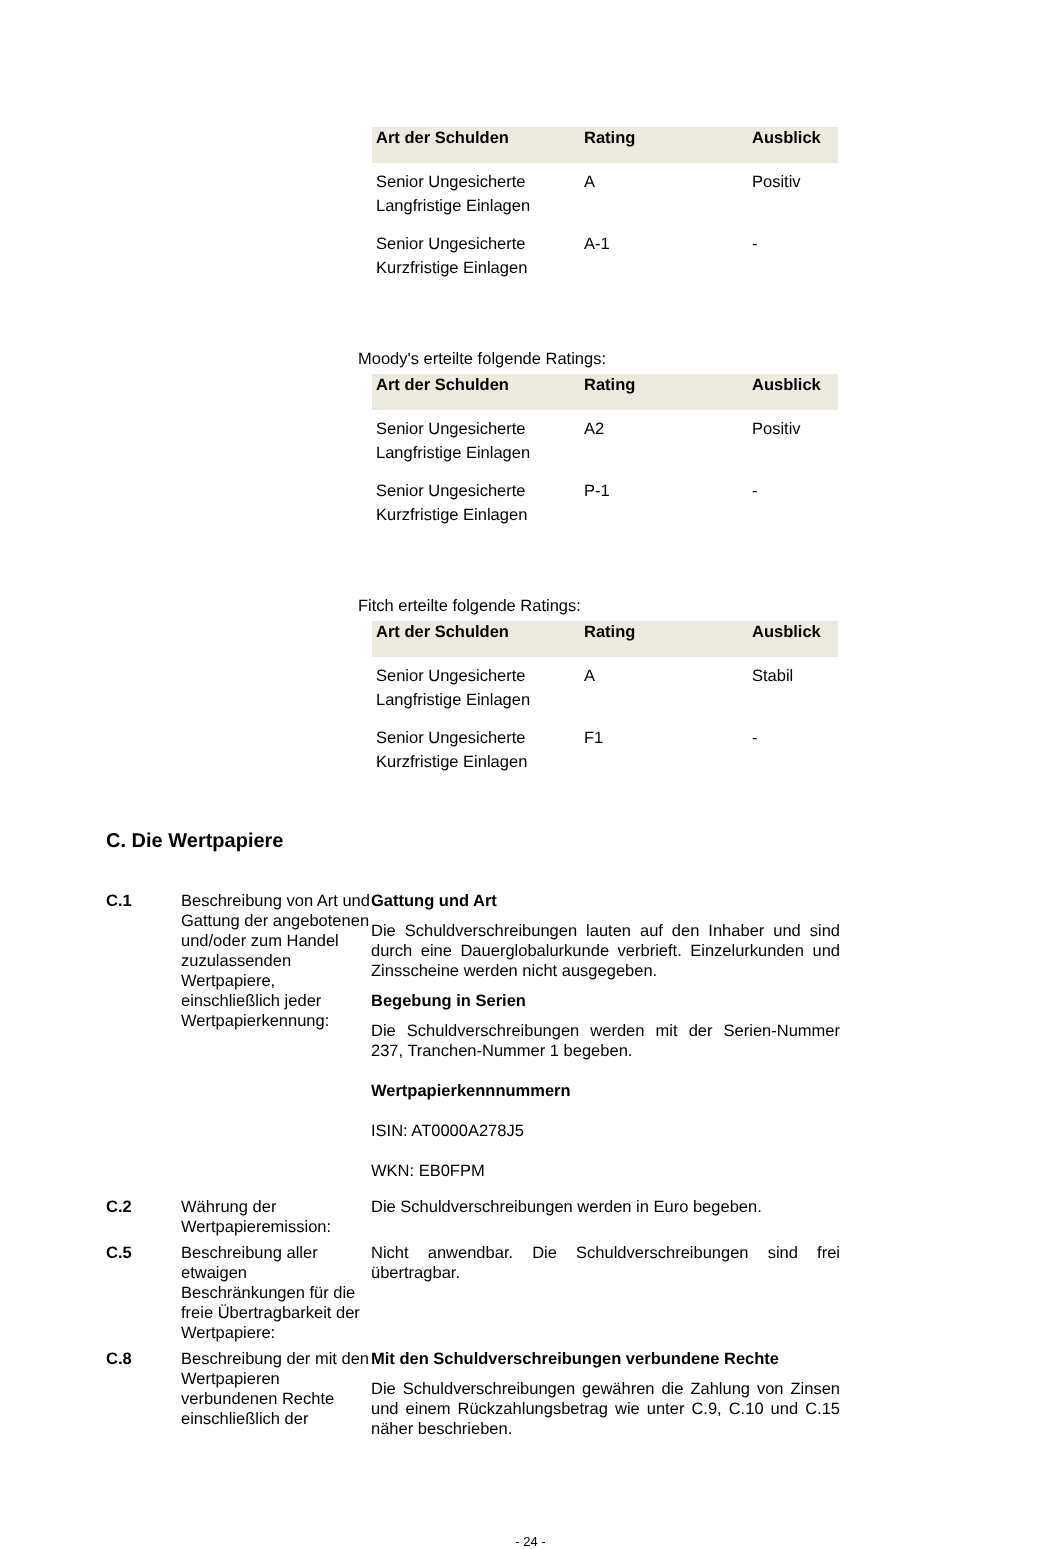| Art der Schulden | Rating | Ausblick |
| --- | --- | --- |
| Senior Ungesicherte Langfristige Einlagen | A | Positiv |
| Senior Ungesicherte Kurzfristige Einlagen | A-1 | - |
Moody's erteilte folgende Ratings:
| Art der Schulden | Rating | Ausblick |
| --- | --- | --- |
| Senior Ungesicherte Langfristige Einlagen | A2 | Positiv |
| Senior Ungesicherte Kurzfristige Einlagen | P-1 | - |
Fitch erteilte folgende Ratings:
| Art der Schulden | Rating | Ausblick |
| --- | --- | --- |
| Senior Ungesicherte Langfristige Einlagen | A | Stabil |
| Senior Ungesicherte Kurzfristige Einlagen | F1 | - |
C. Die Wertpapiere
| C.1 | Beschreibung von Art und Gattung der angebotenen und/oder zum Handel zuzulassenden Wertpapiere, einschließlich jeder Wertpapierkennung: | Gattung und Art Die Schuldverschreibungen lauten auf den Inhaber und sind durch eine Dauerglobalurkunde verbrieft. Einzelurkunden und Zinsscheine werden nicht ausgegeben. Begebung in Serien Die Schuldverschreibungen werden mit der Serien-Nummer 237, Tranchen-Nummer 1 begeben. Wertpapierkennnummern ISIN: AT0000A278J5 WKN: EB0FPM |
| C.2 | Währung der Wertpapieremission: | Die Schuldverschreibungen werden in Euro begeben. |
| C.5 | Beschreibung aller etwaigen Beschränkungen für die freie Übertragbarkeit der Wertpapiere: | Nicht anwendbar. Die Schuldverschreibungen sind frei übertragbar. |
| C.8 | Beschreibung der mit den Wertpapieren verbundenen Rechte einschließlich der | Mit den Schuldverschreibungen verbundene Rechte Die Schuldverschreibungen gewähren die Zahlung von Zinsen und einem Rückzahlungsbetrag wie unter C.9, C.10 und C.15 näher beschrieben. |
- 24 -